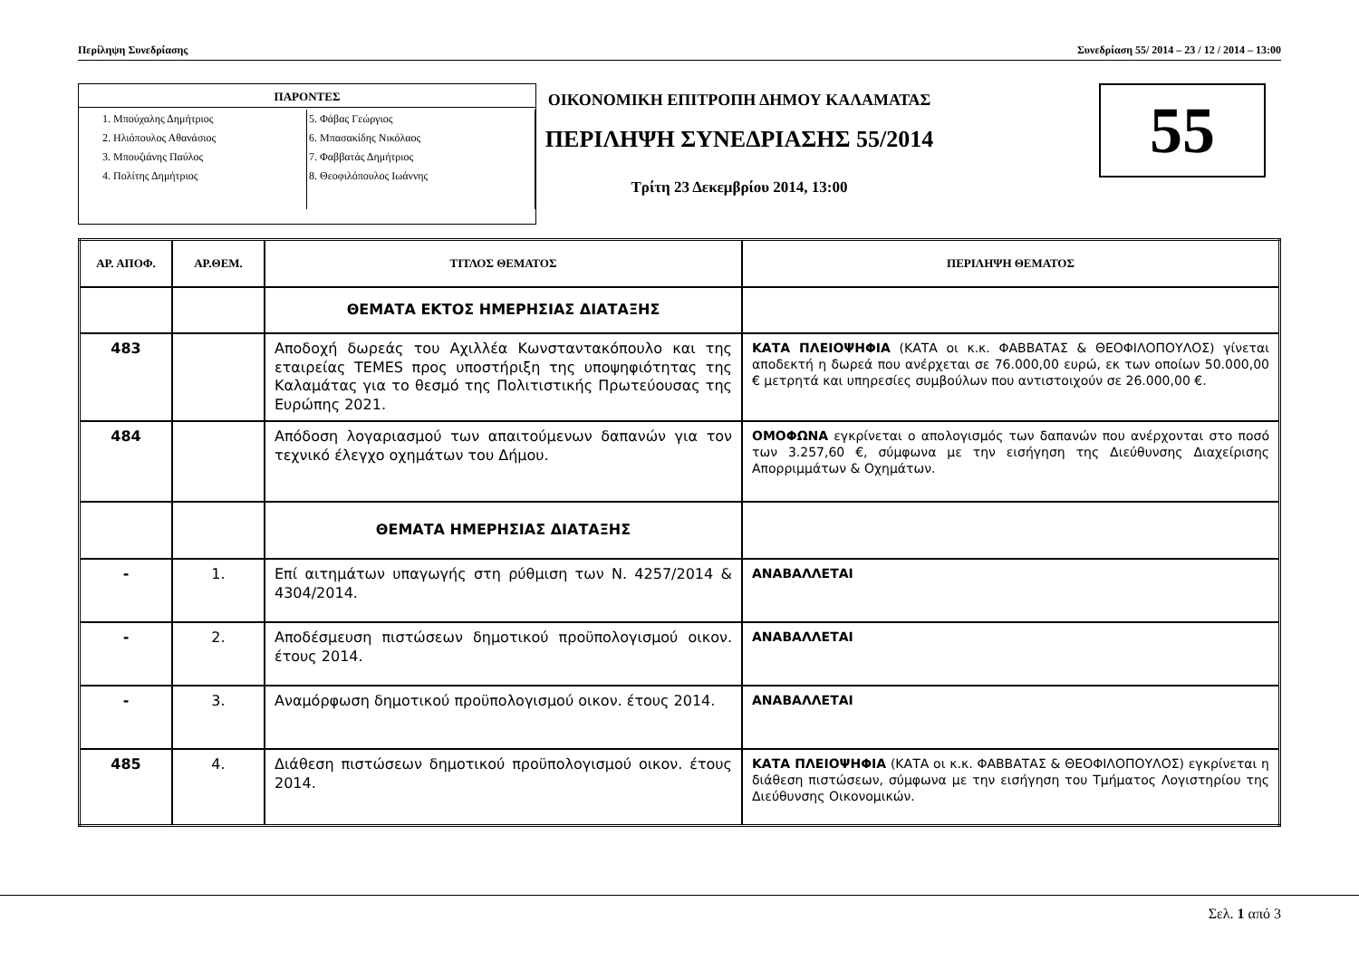Περίληψη Συνεδρίασης Συνεδρίαση 55/ 2014 – 23 / 12 / 2014 – 13:00
ΠΑΡΟΝΤΕΣ
1. Μπούχαλης Δημήτριος
2. Ηλιόπουλος Αθανάσιος
3. Μπουζιάνης Παύλος
4. Πολίτης Δημήτριος
5. Φάβας Γεώργιος
6. Μπασακίδης Νικόλαος
7. Φαββατάς Δημήτριος
8. Θεοφιλόπουλος Ιωάννης
ΟΙΚΟΝΟΜΙΚΗ ΕΠΙΤΡΟΠΗ ΔΗΜΟΥ ΚΑΛΑΜΑΤΑΣ
ΠΕΡΙΛΗΨΗ ΣΥΝΕΔΡΙΑΣΗΣ 55/2014
Τρίτη 23 Δεκεμβρίου 2014, 13:00
55
| ΑΡ. ΑΠΟΦ. | ΑΡ.ΘΕΜ. | ΤΙΤΛΟΣ ΘΕΜΑΤΟΣ | ΠΕΡΙΛΗΨΗ ΘΕΜΑΤΟΣ |
| --- | --- | --- | --- |
| | | ΘΕΜΑΤΑ ΕΚΤΟΣ ΗΜΕΡΗΣΙΑΣ ΔΙΑΤΑΞΗΣ | |
| 483 | | Αποδοχή δωρεάς του Αχιλλέα Κωνσταντακόπουλο και της εταιρείας TEMES προς υποστήριξη της υποψηφιότητας της Καλαμάτας για το θεσμό της Πολιτιστικής Πρωτεύουσας της Ευρώπης 2021. | ΚΑΤΑ ΠΛΕΙΟΨΗΦΙΑ (ΚΑΤΑ οι κ.κ. ΦΑΒΒΑΤΑΣ & ΘΕΟΦΙΛΟΠΟΥΛΟΣ) γίνεται αποδεκτή η δωρεά που ανέρχεται σε 76.000,00 ευρώ, εκ των οποίων 50.000,00 € μετρητά και υπηρεσίες συμβούλων που αντιστοιχούν σε 26.000,00 €. |
| 484 | | Απόδοση λογαριασμού των απαιτούμενων δαπανών για τον τεχνικό έλεγχο οχημάτων του Δήμου. | ΟΜΟΦΩΝΑ εγκρίνεται ο απολογισμός των δαπανών που ανέρχονται στο ποσό των 3.257,60 €, σύμφωνα με την εισήγηση της Διεύθυνσης Διαχείρισης Απορριμμάτων & Οχημάτων. |
| | | ΘΕΜΑΤΑ ΗΜΕΡΗΣΙΑΣ ΔΙΑΤΑΞΗΣ | |
| - | 1. | Επί αιτημάτων υπαγωγής στη ρύθμιση των Ν. 4257/2014 & 4304/2014. | ΑΝΑΒΑΛΛΕΤΑΙ |
| - | 2. | Αποδέσμευση πιστώσεων δημοτικού προϋπολογισμού οικον. έτους 2014. | ΑΝΑΒΑΛΛΕΤΑΙ |
| - | 3. | Αναμόρφωση δημοτικού προϋπολογισμού οικον. έτους 2014. | ΑΝΑΒΑΛΛΕΤΑΙ |
| 485 | 4. | Διάθεση πιστώσεων δημοτικού προϋπολογισμού οικον. έτους 2014. | ΚΑΤΑ ΠΛΕΙΟΨΗΦΙΑ (ΚΑΤΑ οι κ.κ. ΦΑΒΒΑΤΑΣ & ΘΕΟΦΙΛΟΠΟΥΛΟΣ) εγκρίνεται η διάθεση πιστώσεων, σύμφωνα με την εισήγηση του Τμήματος Λογιστηρίου της Διεύθυνσης Οικονομικών. |
Σελ. 1 από 3